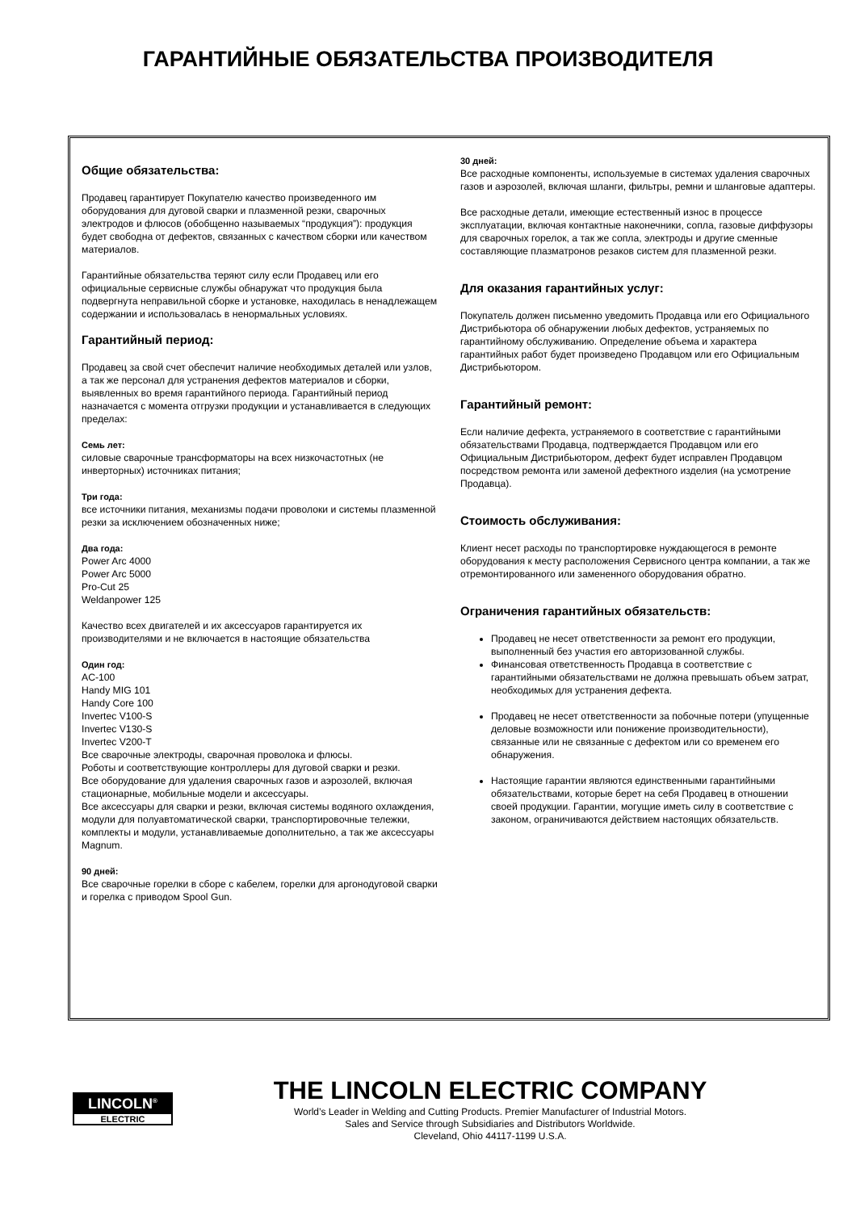ГАРАНТИЙНЫЕ ОБЯЗАТЕЛЬСТВА ПРОИЗВОДИТЕЛЯ
Общие обязательства:
Продавец гарантирует Покупателю качество произведенного им оборудования для дуговой сварки и плазменной резки, сварочных электродов и флюсов (обобщенно называемых “продукция”): продукция будет свободна от дефектов, связанных с качеством сборки или качеством материалов.
Гарантийные обязательства теряют силу если Продавец или его официальные сервисные службы обнаружат что продукция была подвергнута неправильной сборке и установке, находилась в ненадлежащем содержании и использовалась в ненормальных условиях.
Гарантийный период:
Продавец за свой счет обеспечит наличие необходимых деталей или узлов, а так же персонал для устранения дефектов материалов и сборки, выявленных во время гарантийного периода. Гарантийный период назначается с момента отгрузки продукции и устанавливается в следующих пределах:
Семь лет:
силовые сварочные трансформаторы на всех низкочастотных (не инверторных) источниках питания;
Три года:
все источники питания, механизмы подачи проволоки и системы плазменной резки за исключением обозначенных ниже;
Два года:
Power Arc 4000
Power Arc 5000
Pro-Cut 25
Weldanpower 125
Качество всех двигателей и их аксессуаров гарантируется их производителями и не включается в настоящие обязательства
Один год:
AC-100
Handy MIG 101
Handy Core 100
Invertec V100-S
Invertec V130-S
Invertec V200-T
Все сварочные электроды, сварочная проволока и флюсы.
Роботы и соответствующие контроллеры для дуговой сварки и резки.
Все оборудование для удаления сварочных газов и аэрозолей, включая стационарные, мобильные модели и аксессуары.
Все аксессуары для сварки и резки, включая системы водяного охлаждения, модули для полуавтоматической сварки, транспортировочные тележки, комплекты и модули, устанавливаемые дополнительно, а так же аксессуары Magnum.
90 дней:
Все сварочные горелки в сборе с кабелем, горелки для аргонодуговой сварки и горелка с приводом Spool Gun.
30 дней:
Все расходные компоненты, используемые в системах удаления сварочных газов и аэрозолей, включая шланги, фильтры, ремни и шланговые адаптеры.
Все расходные детали, имеющие естественный износ в процессе эксплуатации, включая контактные наконечники, сопла, газовые диффузоры для сварочных горелок, а так же сопла, электроды и другие сменные составляющие плазматронов резаков систем для плазменной резки.
Для оказания гарантийных услуг:
Покупатель должен письменно уведомить Продавца или его Официального Дистрибьютора об обнаружении любых дефектов, устраняемых по гарантийному обслуживанию. Определение объема и характера гарантийных работ будет произведено Продавцом или его Официальным Дистрибьютором.
Гарантийный ремонт:
Если наличие дефекта, устраняемого в соответствие с гарантийными обязательствами Продавца, подтверждается Продавцом или его Официальным Дистрибьютором, дефект будет исправлен Продавцом посредством ремонта или заменой дефектного изделия (на усмотрение Продавца).
Стоимость обслуживания:
Клиент несет расходы по транспортировке нуждающегося в ремонте оборудования к месту расположения Сервисного центра компании, а так же отремонтированного или замененного оборудования обратно.
Ограничения гарантийных обязательств:
Продавец не несет ответственности за ремонт его продукции, выполненный без участия его авторизованной службы.
Финансовая ответственность Продавца в соответствие с гарантийными обязательствами не должна превышать объем затрат, необходимых для устранения дефекта.
Продавец не несет ответственности за побочные потери (упущенные деловые возможности или понижение производительности), связанные или не связанные с дефектом или со временем его обнаружения.
Настоящие гарантии являются единственными гарантийными обязательствами, которые берет на себя Продавец в отношении своей продукции. Гарантии, могущие иметь силу в соответствие с законом, ограничиваются действием настоящих обязательств.
LINCOLN<sup>®</sup>
ELECTRIC
THE LINCOLN ELECTRIC COMPANY
World’s Leader in Welding and Cutting Products. Premier Manufacturer of Industrial Motors.
Sales and Service through Subsidiaries and Distributors Worldwide.
Cleveland, Ohio 44117-1199 U.S.A.